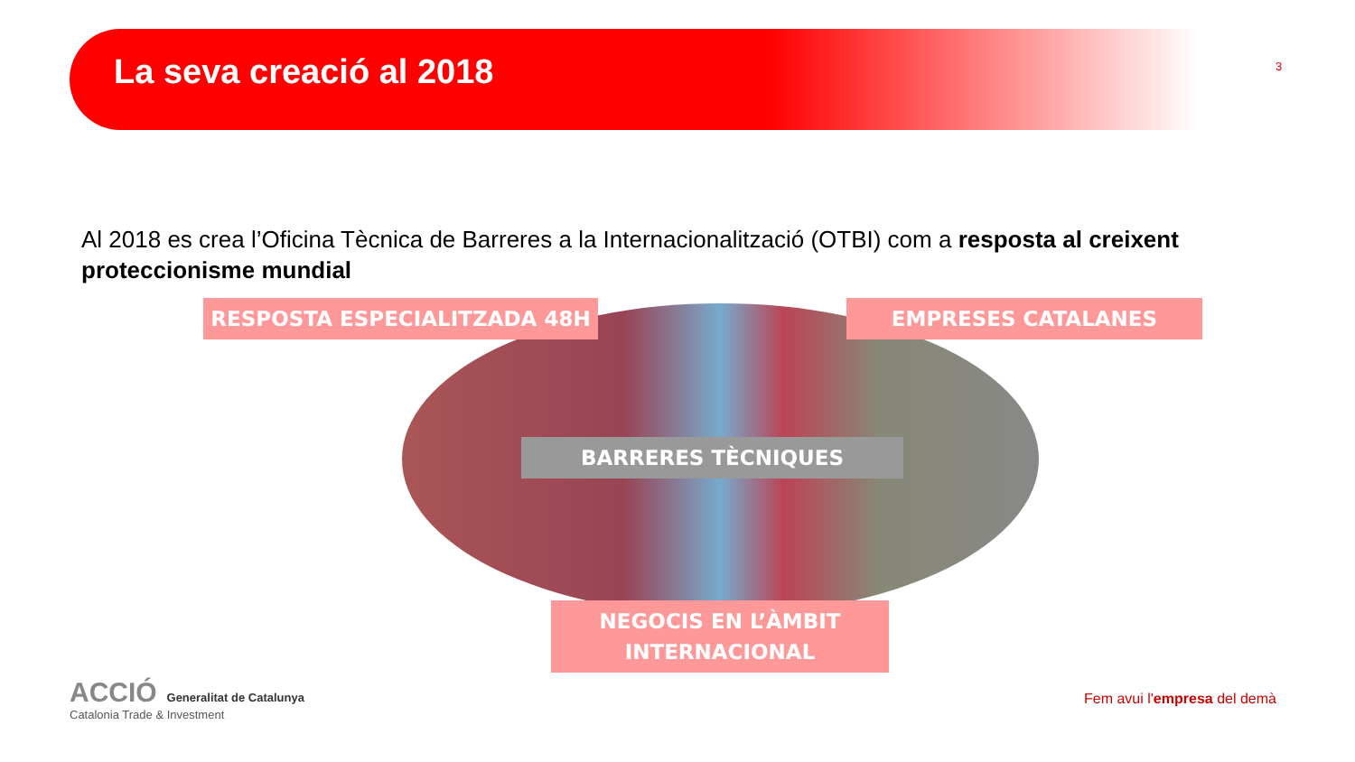La seva creació al 2018
3
Al 2018 es crea l’Oficina Tècnica de Barreres a la Internacionalització (OTBI) com a resposta al creixent proteccionisme mundial
RESPOSTA ESPECIALITZADA 48H EMPRESES CATALANES
BARRERES TÈCNIQUES
NEGOCIS EN L’ÀMBIT
INTERNACIONAL
ACCIÓ Generalitat de Catalunya
Catalonia Trade & Investment
Fem avui l'empresa del demà